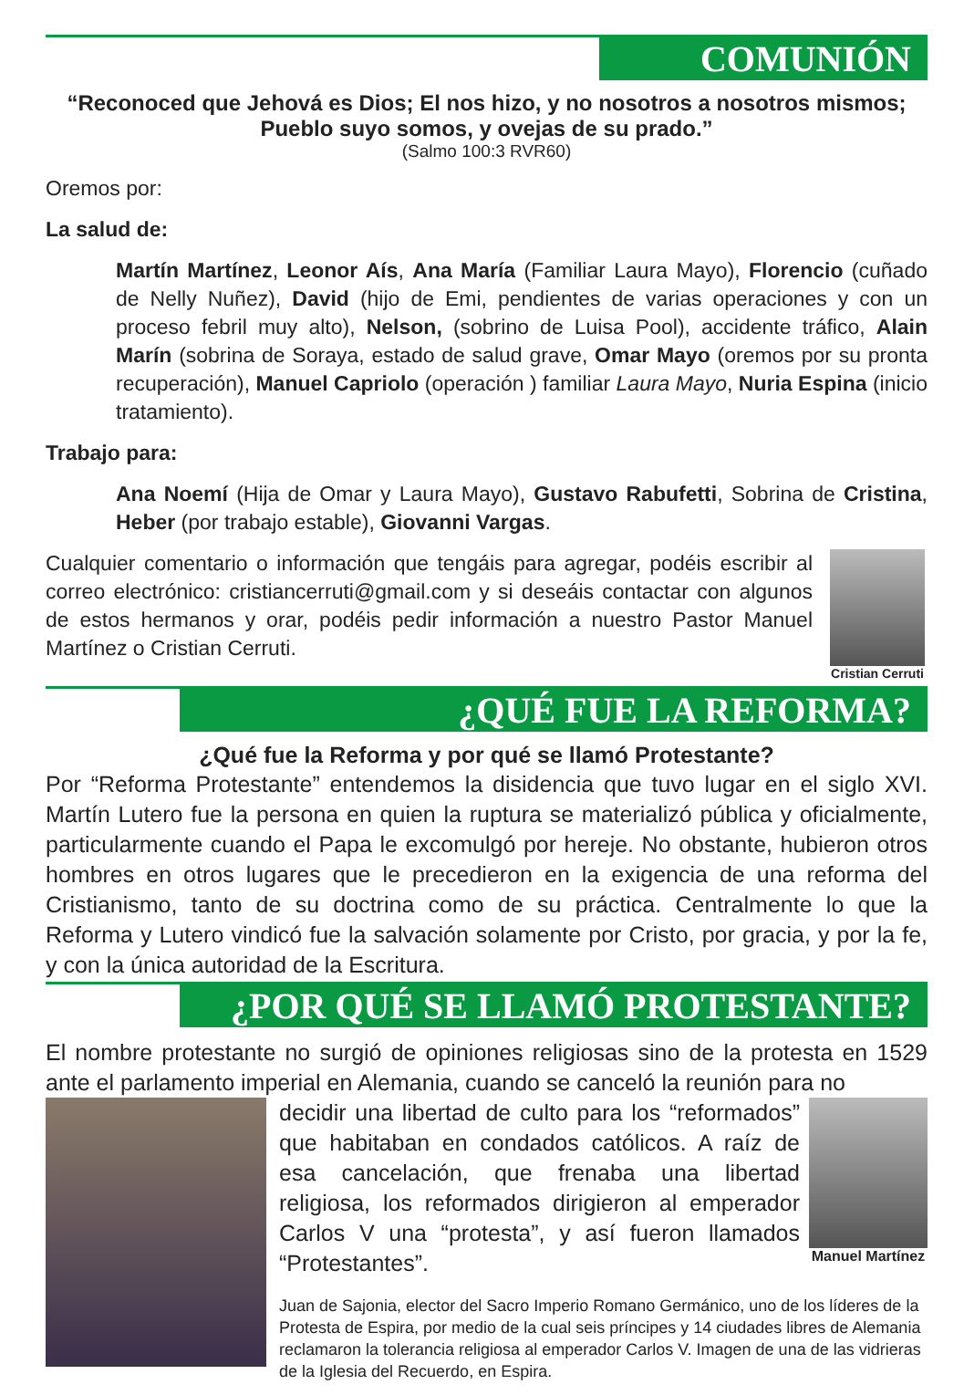COMUNIÓN
“Reconoced que Jehová es Dios; El nos hizo, y no nosotros a nosotros mismos; Pueblo suyo somos, y ovejas de su prado.”
(Salmo 100:3 RVR60)
Oremos por:
La salud de:
Martín Martínez, Leonor Aís, Ana María (Familiar Laura Mayo), Florencio (cuñado de Nelly Nuñez), David (hijo de Emi, pendientes de varias operaciones y con un proceso febril muy alto), Nelson, (sobrino de Luisa Pool), accidente tráfico, Alain Marín (sobrina de Soraya, estado de salud grave, Omar Mayo (oremos por su pronta recuperación), Manuel Capriolo (operación ) familiar Laura Mayo, Nuria Espina (inicio tratamiento).
Trabajo para:
Ana Noemí (Hija de Omar y Laura Mayo), Gustavo Rabufetti, Sobrina de Cristina, Heber (por trabajo estable), Giovanni Vargas.
Cualquier comentario o información que tengáis para agregar, podéis escribir al correo electrónico: cristiancerruti@gmail.com y si deseáis contactar con algunos de estos hermanos y orar, podéis pedir información a nuestro Pastor Manuel Martínez o Cristian Cerruti.
Cristian Cerruti
¿QUÉ FUE LA REFORMA?
¿Qué fue la Reforma y por qué se llamó Protestante?
Por “Reforma Protestante” entendemos la disidencia que tuvo lugar en el siglo XVI. Martín Lutero fue la persona en quien la ruptura se materializó pública y oficialmente, particularmente cuando el Papa le excomulgó por hereje. No obstante, hubieron otros hombres en otros lugares que le precedieron en la exigencia de una reforma del Cristianismo, tanto de su doctrina como de su práctica. Centralmente lo que la Reforma y Lutero vindicó fue la salvación solamente por Cristo, por gracia, y por la fe, y con la única autoridad de la Escritura.
¿POR QUÉ SE LLAMÓ PROTESTANTE?
El nombre protestante no surgió de opiniones religiosas sino de la protesta en 1529 ante el parlamento imperial en Alemania, cuando se canceló la reunión para no
decidir una libertad de culto para los “reformados” que habitaban en condados católicos. A raíz de esa cancelación, que frenaba una libertad religiosa, los reformados dirigieron al emperador Carlos V una “protesta”, y así fueron llamados “Protestantes”.
Manuel Martínez
Juan de Sajonia, elector del Sacro Imperio Romano Germánico, uno de los líderes de la Protesta de Espira, por medio de la cual seis príncipes y 14 ciudades libres de Alemania reclamaron la tolerancia religiosa al emperador Carlos V. Imagen de una de las vidrieras de la Iglesia del Recuerdo, en Espira.